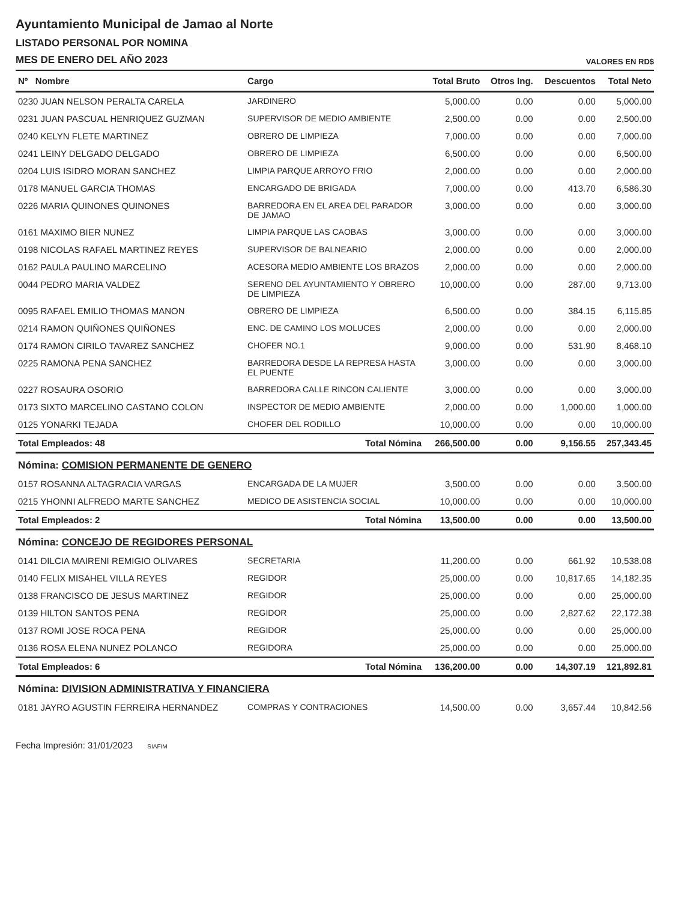Ayuntamiento Municipal de Jamao al Norte
LISTADO PERSONAL POR NOMINA
MES DE ENERO DEL AÑO 2023
VALORES EN RD$
| Nº Nombre | Cargo | Total Bruto | Otros Ing. | Descuentos | Total Neto |
| --- | --- | --- | --- | --- | --- |
| 0230 JUAN NELSON PERALTA CARELA | JARDINERO | 5,000.00 | 0.00 | 0.00 | 5,000.00 |
| 0231 JUAN PASCUAL HENRIQUEZ GUZMAN | SUPERVISOR DE MEDIO AMBIENTE | 2,500.00 | 0.00 | 0.00 | 2,500.00 |
| 0240 KELYN FLETE MARTINEZ | OBRERO DE LIMPIEZA | 7,000.00 | 0.00 | 0.00 | 7,000.00 |
| 0241 LEINY DELGADO DELGADO | OBRERO DE LIMPIEZA | 6,500.00 | 0.00 | 0.00 | 6,500.00 |
| 0204 LUIS ISIDRO MORAN SANCHEZ | LIMPIA PARQUE ARROYO FRIO | 2,000.00 | 0.00 | 0.00 | 2,000.00 |
| 0178 MANUEL GARCIA THOMAS | ENCARGADO DE BRIGADA | 7,000.00 | 0.00 | 413.70 | 6,586.30 |
| 0226 MARIA QUINONES QUINONES | BARREDORA EN EL AREA DEL PARADOR DE JAMAO | 3,000.00 | 0.00 | 0.00 | 3,000.00 |
| 0161 MAXIMO BIER NUNEZ | LIMPIA PARQUE LAS CAOBAS | 3,000.00 | 0.00 | 0.00 | 3,000.00 |
| 0198 NICOLAS RAFAEL MARTINEZ REYES | SUPERVISOR DE BALNEARIO | 2,000.00 | 0.00 | 0.00 | 2,000.00 |
| 0162 PAULA PAULINO MARCELINO | ACESORA MEDIO AMBIENTE LOS BRAZOS | 2,000.00 | 0.00 | 0.00 | 2,000.00 |
| 0044 PEDRO MARIA VALDEZ | SERENO DEL AYUNTAMIENTO Y OBRERO DE LIMPIEZA | 10,000.00 | 0.00 | 287.00 | 9,713.00 |
| 0095 RAFAEL EMILIO THOMAS MANON | OBRERO DE LIMPIEZA | 6,500.00 | 0.00 | 384.15 | 6,115.85 |
| 0214 RAMON QUIÑONES QUIÑONES | ENC. DE CAMINO LOS MOLUCES | 2,000.00 | 0.00 | 0.00 | 2,000.00 |
| 0174 RAMON CIRILO TAVAREZ SANCHEZ | CHOFER NO.1 | 9,000.00 | 0.00 | 531.90 | 8,468.10 |
| 0225 RAMONA PENA SANCHEZ | BARREDORA DESDE LA REPRESA HASTA EL PUENTE | 3,000.00 | 0.00 | 0.00 | 3,000.00 |
| 0227 ROSAURA OSORIO | BARREDORA CALLE RINCON CALIENTE | 3,000.00 | 0.00 | 0.00 | 3,000.00 |
| 0173 SIXTO MARCELINO CASTANO COLON | INSPECTOR DE MEDIO AMBIENTE | 2,000.00 | 0.00 | 1,000.00 | 1,000.00 |
| 0125 YONARKI TEJADA | CHOFER DEL RODILLO | 10,000.00 | 0.00 | 0.00 | 10,000.00 |
| Total Empleados: 48 | Total Nómina | 266,500.00 | 0.00 | 9,156.55 | 257,343.45 |
| Nómina: COMISION PERMANENTE DE GENERO | | | | | |
| 0157 ROSANNA ALTAGRACIA VARGAS | ENCARGADA DE LA MUJER | 3,500.00 | 0.00 | 0.00 | 3,500.00 |
| 0215 YHONNI ALFREDO MARTE SANCHEZ | MEDICO DE ASISTENCIA SOCIAL | 10,000.00 | 0.00 | 0.00 | 10,000.00 |
| Total Empleados: 2 | Total Nómina | 13,500.00 | 0.00 | 0.00 | 13,500.00 |
| Nómina: CONCEJO DE REGIDORES PERSONAL | | | | | |
| 0141 DILCIA MAIRENI REMIGIO OLIVARES | SECRETARIA | 11,200.00 | 0.00 | 661.92 | 10,538.08 |
| 0140 FELIX MISAHEL VILLA REYES | REGIDOR | 25,000.00 | 0.00 | 10,817.65 | 14,182.35 |
| 0138 FRANCISCO DE JESUS MARTINEZ | REGIDOR | 25,000.00 | 0.00 | 0.00 | 25,000.00 |
| 0139 HILTON SANTOS PENA | REGIDOR | 25,000.00 | 0.00 | 2,827.62 | 22,172.38 |
| 0137 ROMI JOSE ROCA PENA | REGIDOR | 25,000.00 | 0.00 | 0.00 | 25,000.00 |
| 0136 ROSA ELENA NUNEZ POLANCO | REGIDORA | 25,000.00 | 0.00 | 0.00 | 25,000.00 |
| Total Empleados: 6 | Total Nómina | 136,200.00 | 0.00 | 14,307.19 | 121,892.81 |
| Nómina: DIVISION ADMINISTRATIVA Y FINANCIERA | | | | | |
| 0181 JAYRO AGUSTIN FERREIRA HERNANDEZ | COMPRAS Y CONTRACIONES | 14,500.00 | 0.00 | 3,657.44 | 10,842.56 |
Fecha Impresión: 31/01/2023 SIAFIM